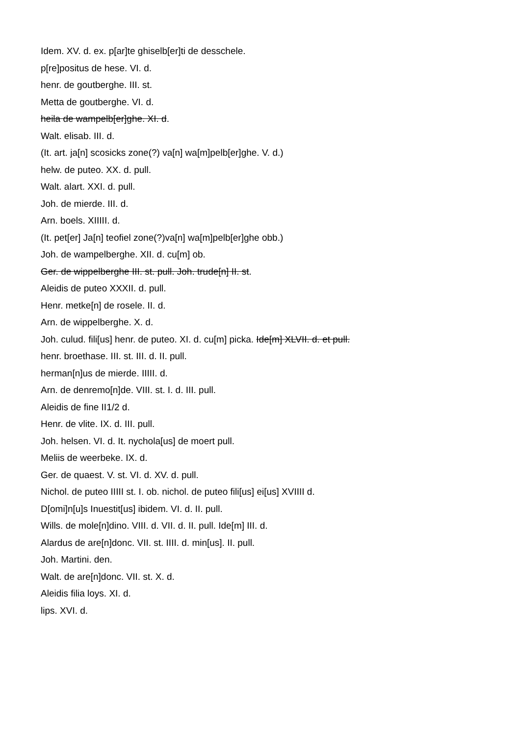Idem. XV. d. ex. p[ar]te ghiselb[er]ti de desschele.
p[re]positus de hese. VI. d.
henr. de goutberghe. III. st.
Metta de goutberghe. VI. d.
heila de wampelb[er]ghe. XI. d.
Walt. elisab. III. d.
(It. art. ja[n] scosicks zone(?) va[n] wa[m]pelb[er]ghe. V. d.)
helw. de puteo. XX. d. pull.
Walt. alart. XXI. d. pull.
Joh. de mierde. III. d.
Arn. boels. XIIIII. d.
(It. pet[er] Ja[n] teofiel zone(?)va[n] wa[m]pelb[er]ghe obb.)
Joh. de wampelberghe. XII. d. cu[m] ob.
Ger. de wippelberghe III. st. pull. Joh. trude[n] II. st.
Aleidis de puteo XXXII. d. pull.
Henr. metke[n] de rosele. II. d.
Arn. de wippelberghe. X. d.
Joh. culud. fili[us] henr. de puteo. XI. d. cu[m] picka. Ide[m] XLVII. d. et pull.
henr. broethase. III. st. III. d. II. pull.
herman[n]us de mierde. IIIII. d.
Arn. de denremo[n]de. VIII. st. I. d. III. pull.
Aleidis de fine II1/2 d.
Henr. de vlite. IX. d. III. pull.
Joh. helsen. VI. d. It. nychola[us] de moert pull.
Meliis de weerbeke. IX. d.
Ger. de quaest. V. st. VI. d. XV. d. pull.
Nichol. de puteo IIIII st. I. ob. nichol. de puteo fili[us] ei[us] XVIIII d.
D[omi]n[u]s Inuestit[us] ibidem. VI. d. II. pull.
Wills. de mole[n]dino. VIII. d. VII. d. II. pull. Ide[m] III. d.
Alardus de are[n]donc. VII. st. IIII. d. min[us]. II. pull.
Joh. Martini. den.
Walt. de are[n]donc. VII. st. X. d.
Aleidis filia loys. XI. d.
lips. XVI. d.